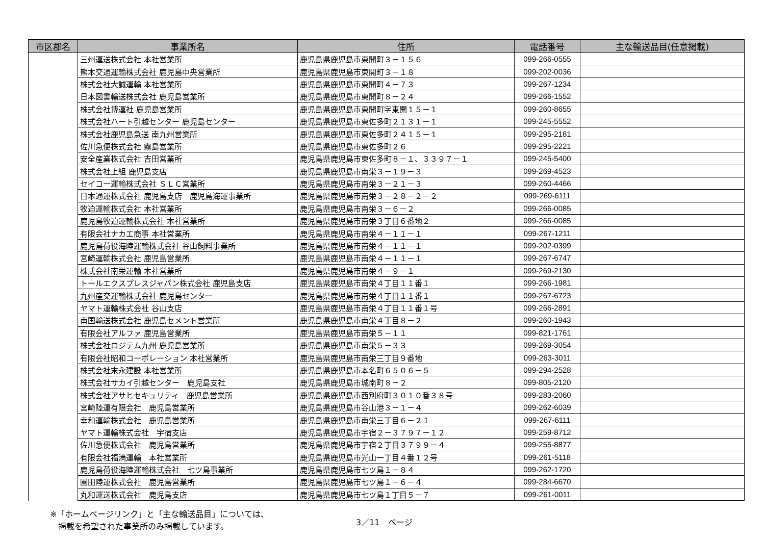| 市区郡名 | 事業所名 | 住所 | 電話番号 | 主な輸送品目(任意掲載) |
| --- | --- | --- | --- | --- |
| | 三州運送株式会社 本社営業所 | 鹿児島県鹿児島市東開町３－１５６ | 099-266-0555 | |
| | 熊本交通運輸株式会社 鹿児島中央営業所 | 鹿児島県鹿児島市東開町３－１８ | 099-202-0036 | |
| | 株式会社大誠運輸 本社営業所 | 鹿児島県鹿児島市東開町４－７３ | 099-267-1234 | |
| | 日本図書輸送株式会社 鹿児島営業所 | 鹿児島県鹿児島市東開町８－２４ | 099-266-1552 | |
| | 株式会社博運社 鹿児島営業所 | 鹿児島県鹿児島市東開町字東開１５－１ | 099-260-8655 | |
| | 株式会社ハート引越センター 鹿児島センター | 鹿児島県鹿児島市東佐多町２１３１－１ | 099-245-5552 | |
| | 株式会社鹿児島急送 南九州営業所 | 鹿児島県鹿児島市東佐多町２４１５－１ | 099-295-2181 | |
| | 佐川急便株式会社 霧島営業所 | 鹿児島県鹿児島市東佐多町２６ | 099-295-2221 | |
| | 安全産業株式会社 吉田営業所 | 鹿児島県鹿児島市東佐多町８－１、３３９７－１ | 099-245-5400 | |
| | 株式会社上組 鹿児島支店 | 鹿児島県鹿児島市南栄３－１９－３ | 099-269-4523 | |
| | セイコー運輸株式会社 ＳＬＣ営業所 | 鹿児島県鹿児島市南栄３－２１－３ | 099-260-4466 | |
| | 日本通運株式会社 鹿児島支店 鹿児島海運事業所 | 鹿児島県鹿児島市南栄３－２８－２－２ | 099-269-6111 | |
| | 牧迫運輸株式会社 本社営業所 | 鹿児島県鹿児島市南栄３－６－２ | 099-266-0085 | |
| | 鹿児島牧迫運輸株式会社 本社営業所 | 鹿児島県鹿児島市南栄３丁目６番地２ | 099-266-0085 | |
| | 有限会社ナカエ商事 本社営業所 | 鹿児島県鹿児島市南栄４－１１－１ | 099-267-1211 | |
| | 鹿児島荷役海陸運輸株式会社 谷山飼料事業所 | 鹿児島県鹿児島市南栄４－１１－１ | 099-202-0399 | |
| | 宮崎運輸株式会社 鹿児島営業所 | 鹿児島県鹿児島市南栄４－１１－１ | 099-267-6747 | |
| | 株式会社南栄運輸 本社営業所 | 鹿児島県鹿児島市南栄４－９－１ | 099-269-2130 | |
| | トールエクスプレスジャパン株式会社 鹿児島支店 | 鹿児島県鹿児島市南栄４丁目１１番１ | 099-266-1981 | |
| | 九州産交運輸株式会社 鹿児島センター | 鹿児島県鹿児島市南栄４丁目１１番１ | 099-267-6723 | |
| | ヤマト運輸株式会社 谷山支店 | 鹿児島県鹿児島市南栄４丁目１１番１号 | 099-266-2891 | |
| | 南国輸送株式会社 鹿児島セメント営業所 | 鹿児島県鹿児島市南栄４丁目８－２ | 099-260-1943 | |
| | 有限会社アルファ 鹿児島営業所 | 鹿児島県鹿児島市南栄５－１１ | 099-821-1761 | |
| | 株式会社ロジテム九州 鹿児島営業所 | 鹿児島県鹿児島市南栄５－３３ | 099-269-3054 | |
| | 有限会社昭和コーポレーション 本社営業所 | 鹿児島県鹿児島市南栄三丁目９番地 | 099-263-3011 | |
| | 株式会社末永建設 本社営業所 | 鹿児島県鹿児島市本名町６５０６－５ | 099-294-2528 | |
| | 株式会社サカイ引越センター 鹿児島支社 | 鹿児島県鹿児島市城南町８－２ | 099-805-2120 | |
| | 株式会社アサヒセキュリティ 鹿児島営業所 | 鹿児島県鹿児島市西別府町３０１０番３８号 | 099-283-2060 | |
| | 宮崎陸運有限会社 鹿児島営業所 | 鹿児島県鹿児島市谷山港３－１－４ | 099-262-6039 | |
| | 幸和運輸株式会社 鹿児島営業所 | 鹿児島県鹿児島市南栄三丁目６－２１ | 099-267-6111 | |
| | ヤマト運輸株式会社 宇宿支店 | 鹿児島県鹿児島市宇宿２－３７９７－１２ | 099-259-8712 | |
| | 佐川急便株式会社 鹿児島営業所 | 鹿児島県鹿児島市宇宿２丁目３７９９－４ | 099-255-8877 | |
| | 有限会社福満運輸 本社営業所 | 鹿児島県鹿児島市光山一丁目４番１２号 | 099-261-5118 | |
| | 鹿児島荷役海陸運輸株式会社 七ツ島事業所 | 鹿児島県鹿児島市七ツ島１－８４ | 099-262-1720 | |
| | 園田陸運株式会社 鹿児島営業所 | 鹿児島県鹿児島市七ツ島１－６－４ | 099-284-6670 | |
| | 丸和運送株式会社 鹿児島支店 | 鹿児島県鹿児島市七ツ島１丁目５－７ | 099-261-0011 | |
※「ホームページリンク」と「主な輸送品目」については、
　掲載を希望された事業所のみ掲載しています。
3／11　ページ